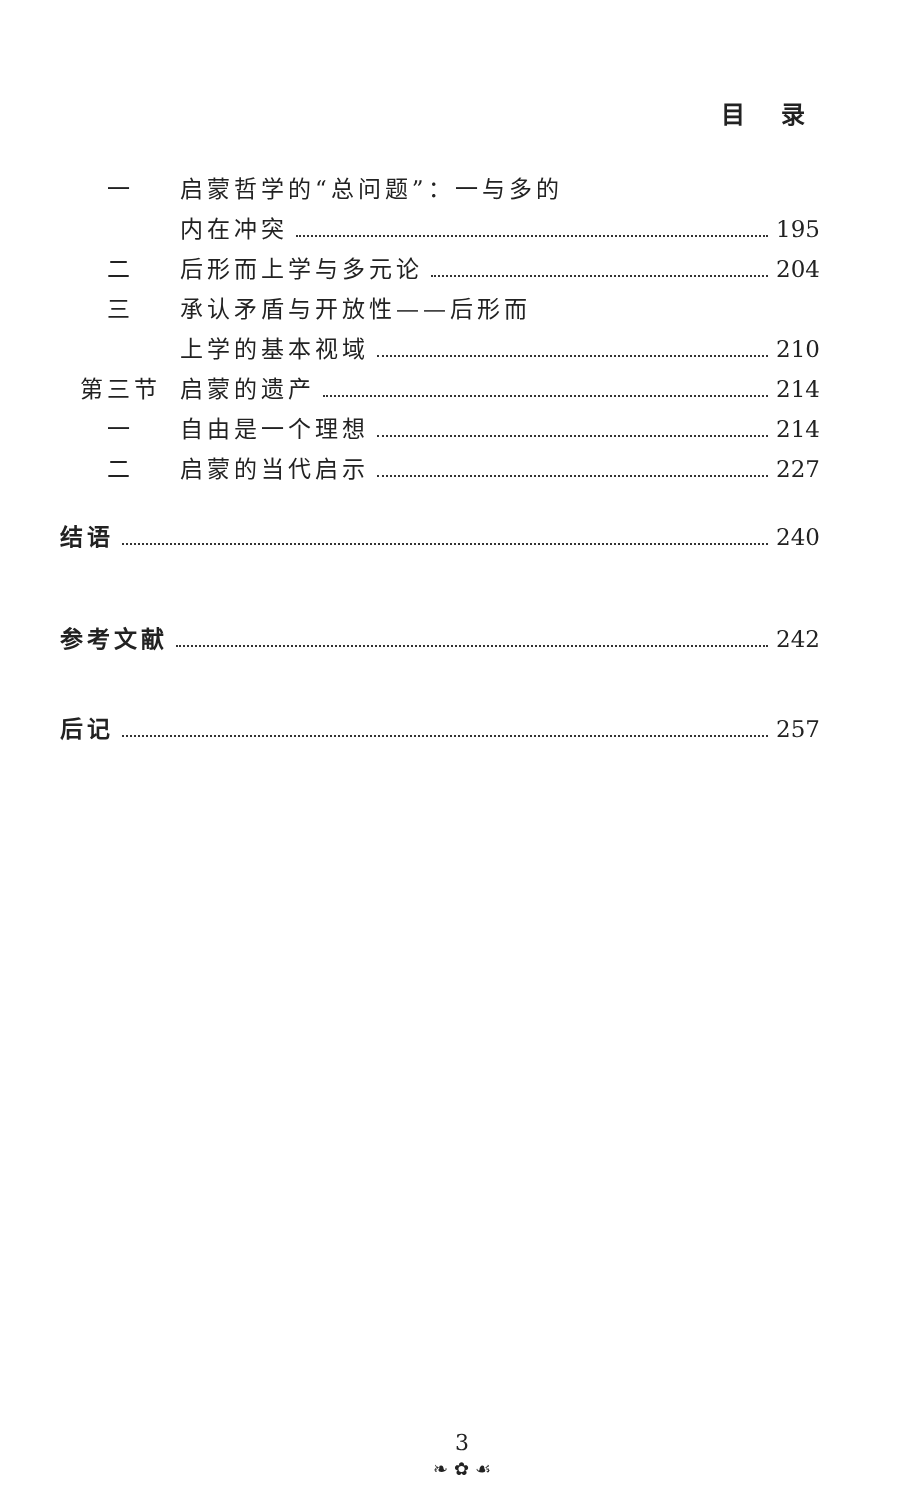目 录
一 启蒙哲学的“总问题”：一与多的
内在冲突 195
二 后形而上学与多元论 204
三 承认矛盾与开放性——后形而
上学的基本视域 210
第三节 启蒙的遗产 214
一 自由是一个理想 214
二 启蒙的当代启示 227
结语 240
参考文献 242
后记 257
3
❧ ✿ ☙